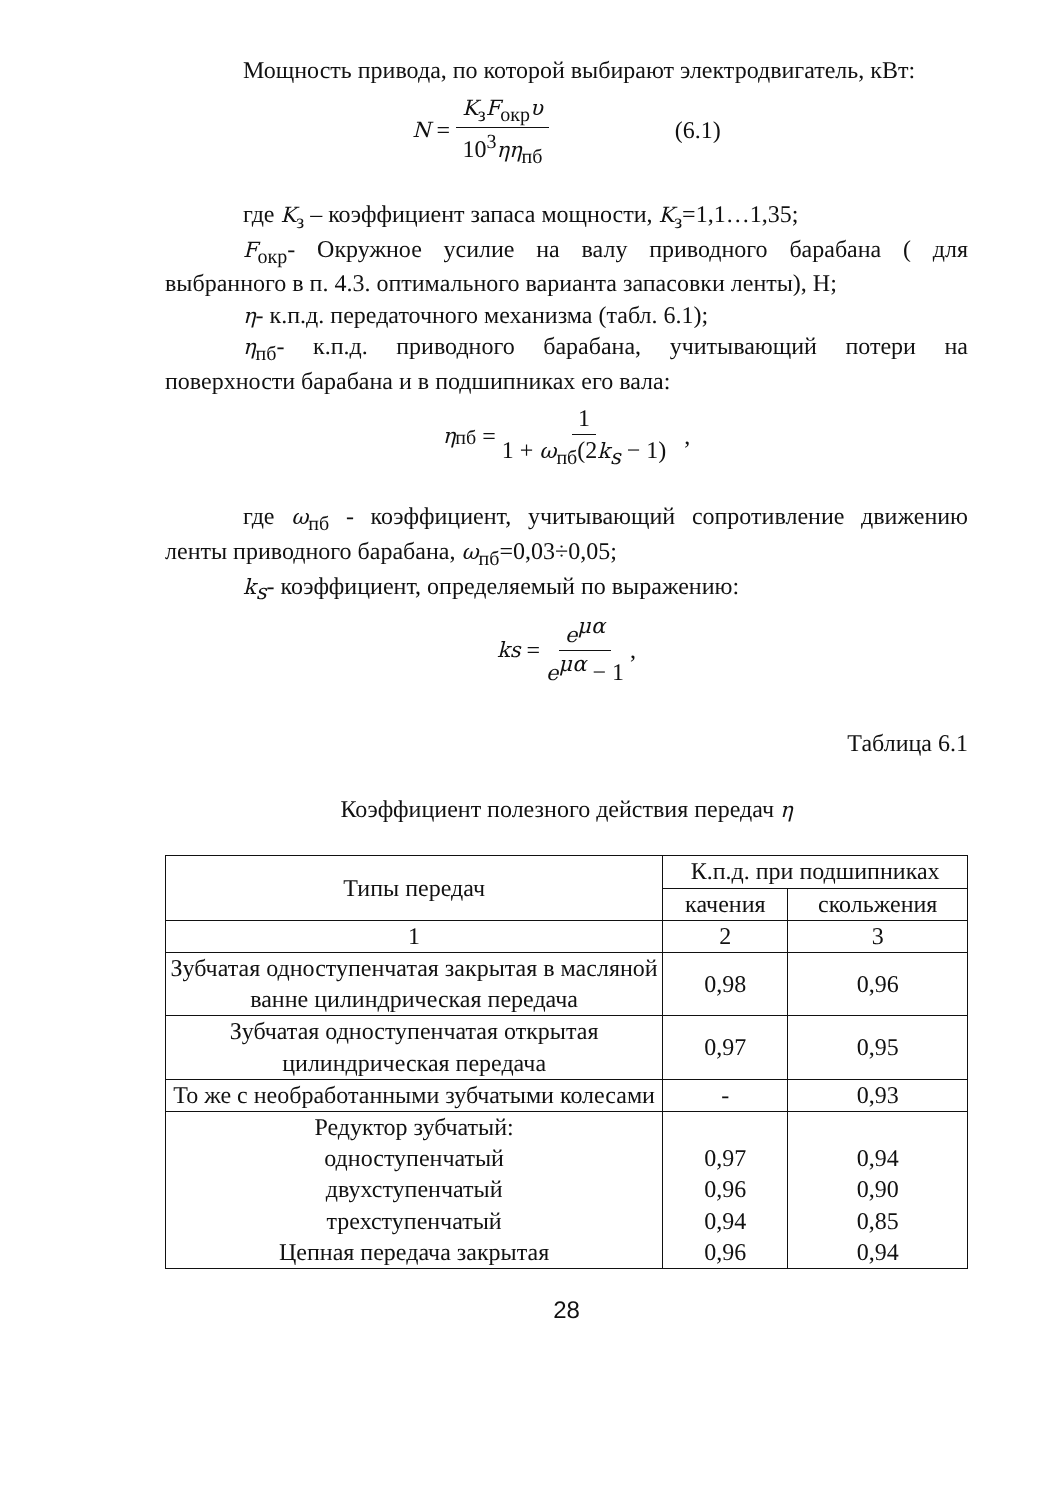Мощность привода, по которой выбирают электродвигатель, кВт:
N = K<sub>з</sub>F<sub>окр</sub>υ 10<sup>3</sup>ηη<sub>пб</sub> (6.1)
где K<sub>з</sub> – коэффициент запаса мощности, K<sub>з</sub>=1,1…1,35;
F<sub>окр</sub>- Окружное усилие на валу приводного барабана ( для выбранного в п. 4.3. оптимального варианта запасовки ленты), Н;
η- к.п.д. передаточного механизма (табл. 6.1);
η<sub>пб</sub>- к.п.д. приводного барабана, учитывающий потери на поверхности барабана и в подшипниках его вала:
η<sub>пб</sub> = 1 1 + ω<sub>пб</sub>(2k<sub>s</sub> − 1) ,
где ω<sub>пб</sub> - коэффициент, учитывающий сопротивление движению ленты приводного барабана, ω<sub>пб</sub>=0,03÷0,05;
k<sub>s</sub>- коэффициент, определяемый по выражению:
k<sub>s</sub> = e<sup>μα</sup> e<sup>μα</sup> − 1,
Таблица 6.1
Коэффициент полезного действия передач η
| Типы передач | К.п.д. при подшипниках | |
| --- | --- | --- |
| | качения | скольжения |
| 1 | 2 | 3 |
| Зубчатая одноступенчатая закрытая в масляной ванне цилиндрическая передача | 0,98 | 0,96 |
| Зубчатая одноступенчатая открытая цилиндрическая передача | 0,97 | 0,95 |
| То же с необработанными зубчатыми колесами | - | 0,93 |
| Редуктор зубчатый: одноступенчатый двухступенчатый трехступенчатый Цепная передача закрытая | 0,97 0,96 0,94 0,96 | 0,94 0,90 0,85 0,94 |
28